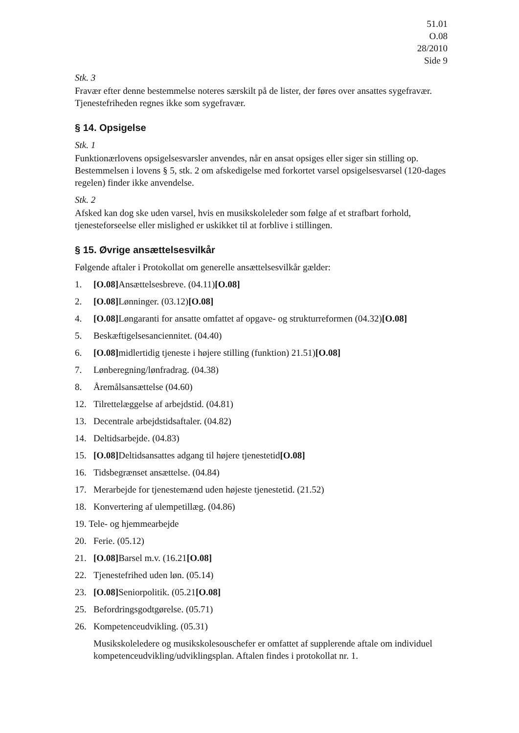51.01
O.08
28/2010
Side 9
Stk. 3
Fravær efter denne bestemmelse noteres særskilt på de lister, der føres over ansattes sygefravær. Tjenestefriheden regnes ikke som sygefravær.
§ 14. Opsigelse
Stk. 1
Funktionærlovens opsigelsesvarsler anvendes, når en ansat opsiges eller siger sin stilling op. Bestemmelsen i lovens § 5, stk. 2 om afskedigelse med forkortet varsel opsigelsesvarsel (120-dages regelen) finder ikke anvendelse.
Stk. 2
Afsked kan dog ske uden varsel, hvis en musikskoleleder som følge af et strafbart forhold, tjenesteforseelse eller mislighed er uskikket til at forblive i stillingen.
§ 15. Øvrige ansættelsesvilkår
Følgende aftaler i Protokollat om generelle ansættelsesvilkår gælder:
1. [O.08] Ansættelsesbreve. (04.11)[O.08]
2. [O.08] Lønninger. (03.12)[O.08]
4. [O.08] Løngaranti for ansatte omfattet af opgave- og strukturreformen (04.32)[O.08]
5. Beskæftigelsesanciennitet. (04.40)
6. [O.08] midlertidig tjeneste i højere stilling (funktion) 21.51)[O.08]
7. Lønberegning/lønfradrag. (04.38)
8. Åremålsansættelse (04.60)
12. Tilrettelæggelse af arbejdstid. (04.81)
13. Decentrale arbejdstidsaftaler. (04.82)
14. Deltidsarbejde. (04.83)
15. [O.08] Deltidsansattes adgang til højere tjenestetid[O.08]
16. Tidsbegrænset ansættelse. (04.84)
17. Merarbejde for tjenestemænd uden højeste tjenestetid. (21.52)
18. Konvertering af ulempetillæg. (04.86)
19. Tele- og hjemmearbejde
20. Ferie. (05.12)
21. [O.08] Barsel m.v. (16.21[O.08]
22. Tjenestefrihed uden løn. (05.14)
23. [O.08] Seniorpolitik. (05.21[O.08]
25. Befordringsgodtgørelse. (05.71)
26. Kompetenceudvikling. (05.31)
Musikskoleledere og musikskolesouschefer er omfattet af supplerende aftale om individuel kompetenceudvikling/udviklingsplan. Aftalen findes i protokollat nr. 1.